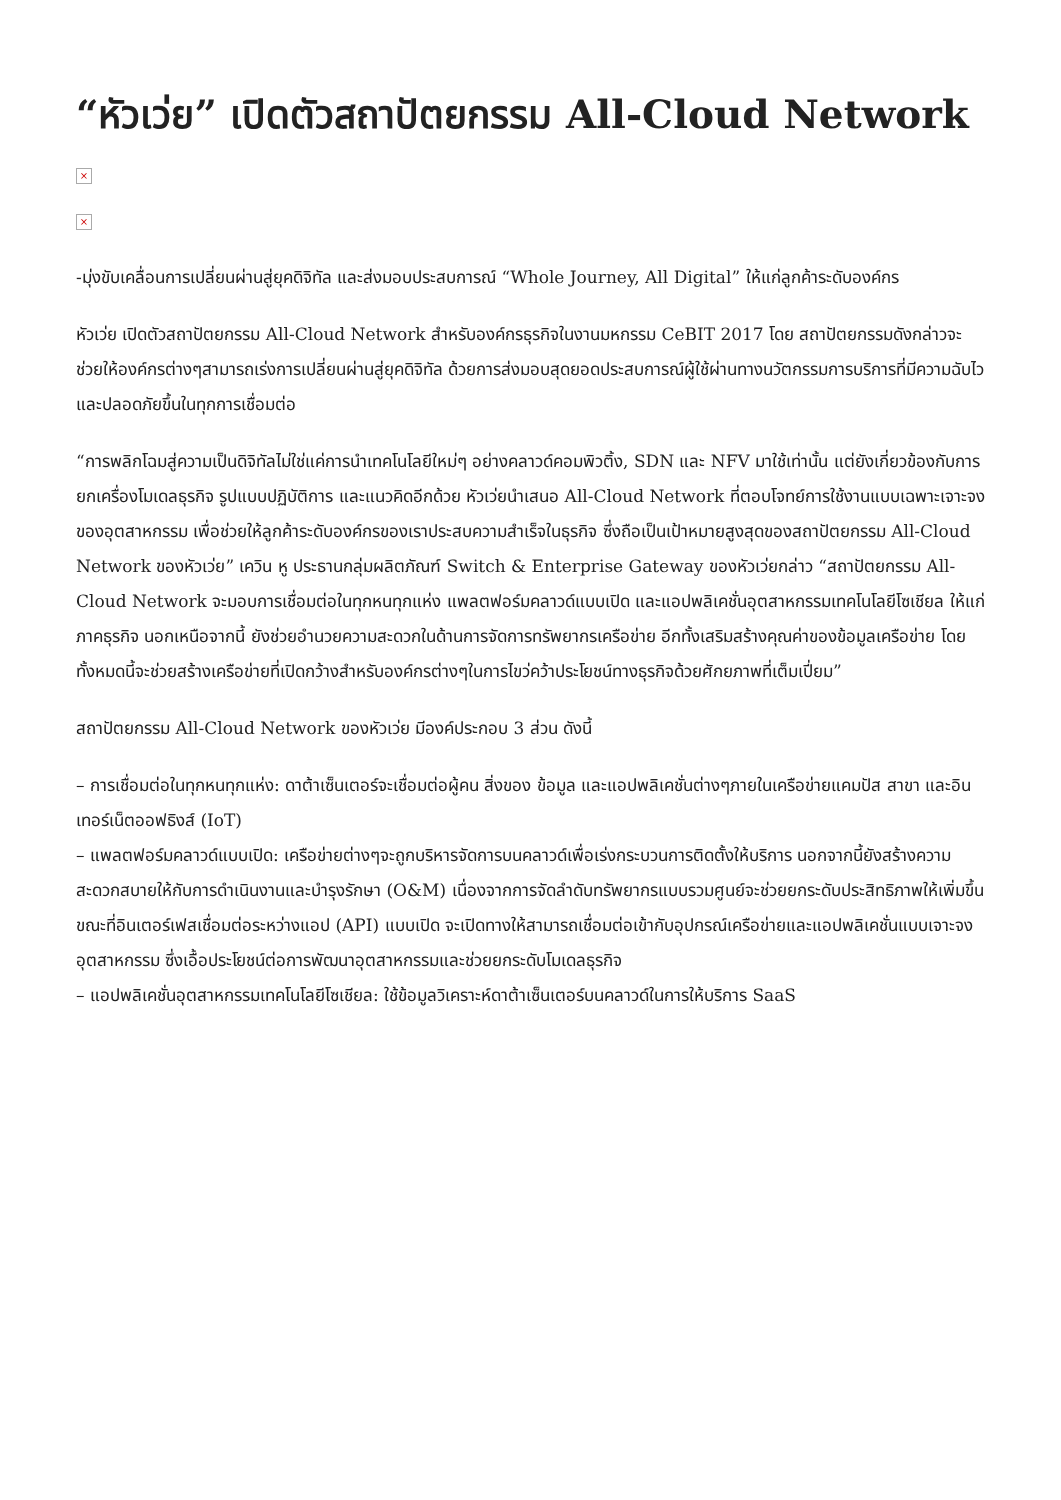“หัวเว่ย” เปิดตัวสถาปัตยกรรม All-Cloud Network
×
×
-มุ่งขับเคลื่อนการเปลี่ยนผ่านสู่ยุคดิจิทัล และส่งมอบประสบการณ์ “Whole Journey, All Digital” ให้แก่ลูกค้าระดับองค์กร
หัวเว่ย เปิดตัวสถาปัตยกรรม All-Cloud Network สำหรับองค์กรธุรกิจในงานมหกรรม CeBIT 2017 โดย สถาปัตยกรรมดังกล่าวจะช่วยให้องค์กรต่างๆสามารถเร่งการเปลี่ยนผ่านสู่ยุคดิจิทัล ด้วยการส่งมอบสุดยอดประสบการณ์ผู้ใช้ผ่านทางนวัตกรรมการบริการที่มีความฉับไวและปลอดภัยขึ้นในทุกการเชื่อมต่อ
“การพลิกโฉมสู่ความเป็นดิจิทัลไม่ใช่แค่การนำเทคโนโลยีใหม่ๆ อย่างคลาวด์คอมพิวติ้ง, SDN และ NFV มาใช้เท่านั้น แต่ยังเกี่ยวข้องกับการยกเครื่องโมเดลธุรกิจ รูปแบบปฏิบัติการ และแนวคิดอีกด้วย หัวเว่ยนำเสนอ All-Cloud Network ที่ตอบโจทย์การใช้งานแบบเฉพาะเจาะจงของอุตสาหกรรม เพื่อช่วยให้ลูกค้าระดับองค์กรของเราประสบความสำเร็จในธุรกิจ ซึ่งถือเป็นเป้าหมายสูงสุดของสถาปัตยกรรม All-Cloud Network ของหัวเว่ย” เควิน หู ประธานกลุ่มผลิตภัณฑ์ Switch & Enterprise Gateway ของหัวเว่ยกล่าว “สถาปัตยกรรม All-Cloud Network จะมอบการเชื่อมต่อในทุกหนทุกแห่ง แพลตฟอร์มคลาวด์แบบเปิด และแอปพลิเคชั่นอุตสาหกรรมเทคโนโลยีโซเชียล ให้แก่ภาคธุรกิจ นอกเหนือจากนี้ ยังช่วยอำนวยความสะดวกในด้านการจัดการทรัพยากรเครือข่าย อีกทั้งเสริมสร้างคุณค่าของข้อมูลเครือข่าย โดยทั้งหมดนี้จะช่วยสร้างเครือข่ายที่เปิดกว้างสำหรับองค์กรต่างๆในการไขว่คว้าประโยชน์ทางธุรกิจด้วยศักยภาพที่เต็มเปี่ยม”
สถาปัตยกรรม All-Cloud Network ของหัวเว่ย มีองค์ประกอบ 3 ส่วน ดังนี้
– การเชื่อมต่อในทุกหนทุกแห่ง: ดาต้าเซ็นเตอร์จะเชื่อมต่อผู้คน สิ่งของ ข้อมูล และแอปพลิเคชั่นต่างๆภายในเครือข่ายแคมปัส สาขา และอินเทอร์เน็ตออฟธิงส์ (IoT)
– แพลตฟอร์มคลาวด์แบบเปิด: เครือข่ายต่างๆจะถูกบริหารจัดการบนคลาวด์เพื่อเร่งกระบวนการติดตั้งให้บริการ นอกจากนี้ยังสร้างความสะดวกสบายให้กับการดำเนินงานและบำรุงรักษา (O&M) เนื่องจากการจัดลำดับทรัพยากรแบบรวมศูนย์จะช่วยยกระดับประสิทธิภาพให้เพิ่มขึ้น ขณะที่อินเตอร์เฟสเชื่อมต่อระหว่างแอป (API) แบบเปิด จะเปิดทางให้สามารถเชื่อมต่อเข้ากับอุปกรณ์เครือข่ายและแอปพลิเคชั่นแบบเจาะจงอุตสาหกรรม ซึ่งเอื้อประโยชน์ต่อการพัฒนาอุตสาหกรรมและช่วยยกระดับโมเดลธุรกิจ
– แอปพลิเคชั่นอุตสาหกรรมเทคโนโลยีโซเชียล: ใช้ข้อมูลวิเคราะห์ดาต้าเซ็นเตอร์บนคลาวด์ในการให้บริการ SaaS